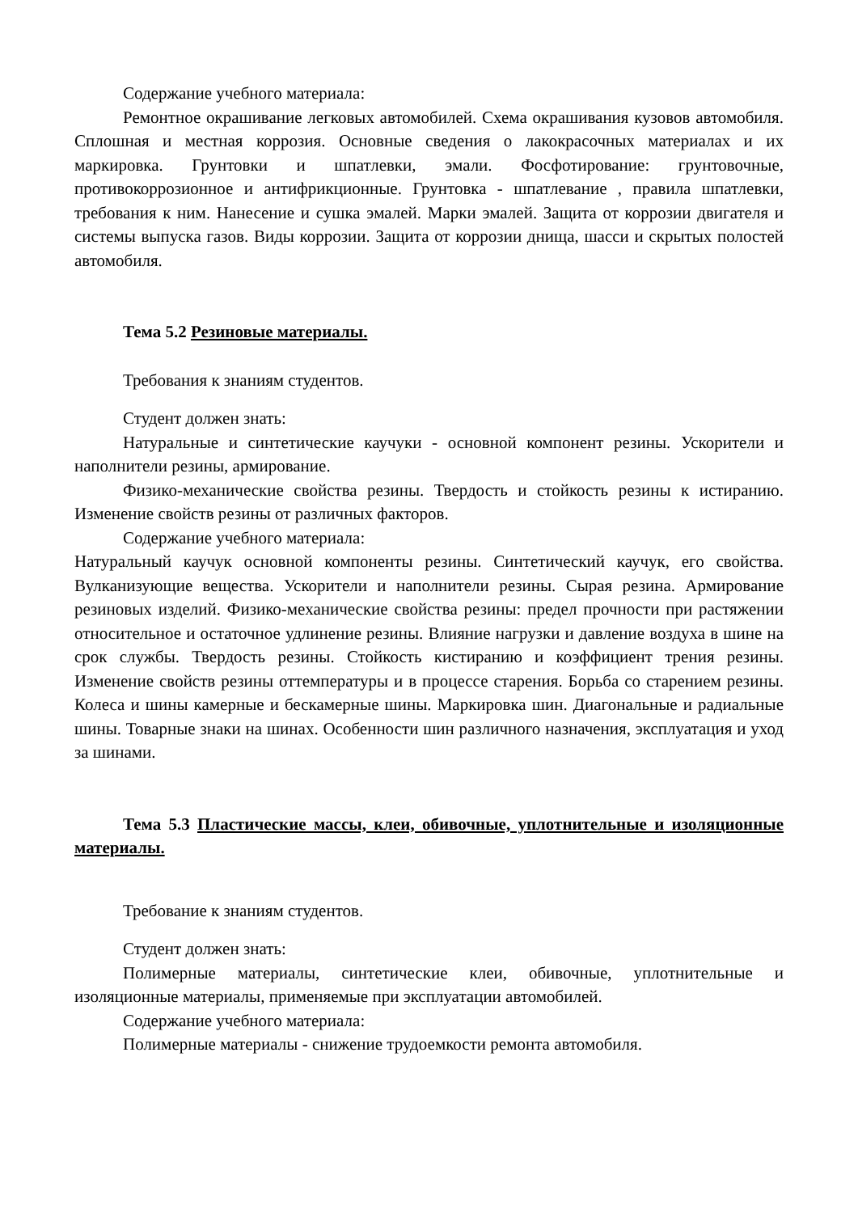Содержание учебного материала:
Ремонтное окрашивание легковых автомобилей. Схема окрашивания кузовов автомобиля. Сплошная и местная коррозия. Основные сведения о лакокрасочных материалах и их маркировка. Грунтовки и шпатлевки, эмали. Фосфотирование: грунтовочные, противокоррозионное и антифрикционные. Грунтовка - шпатлевание , правила шпатлевки, требования к ним. Нанесение и сушка эмалей. Марки эмалей. Защита от коррозии двигателя и системы выпуска газов. Виды коррозии. Защита от коррозии днища, шасси и скрытых полостей автомобиля.
Тема 5.2 Резиновые материалы.
Требования к знаниям студентов.
Студент должен знать:
Натуральные и синтетические каучуки - основной компонент резины. Ускорители и наполнители резины, армирование.
Физико-механические свойства резины. Твердость и стойкость резины к истиранию. Изменение свойств резины от различных факторов.
Содержание учебного материала:
Натуральный каучук основной компоненты резины. Синтетический каучук, его свойства. Вулканизующие вещества. Ускорители и наполнители резины. Сырая резина. Армирование резиновых изделий. Физико-механические свойства резины: предел прочности при растяжении относительное и остаточное удлинение резины. Влияние нагрузки и давление воздуха в шине на срок службы. Твердость резины. Стойкость кистиранию и коэффициент трения резины. Изменение свойств резины оттемпературы и в процессе старения. Борьба со старением резины. Колеса и шины камерные и бескамерные шины. Маркировка шин. Диагональные и радиальные шины. Товарные знаки на шинах. Особенности шин различного назначения, эксплуатация и уход за шинами.
Тема 5.3 Пластические массы, клеи, обивочные, уплотнительные и изоляционные материалы.
Требование к знаниям студентов.
Студент должен знать:
Полимерные материалы, синтетические клеи, обивочные, уплотнительные и изоляционные материалы, применяемые при эксплуатации автомобилей.
Содержание учебного материала:
Полимерные материалы - снижение трудоемкости ремонта автомобиля.